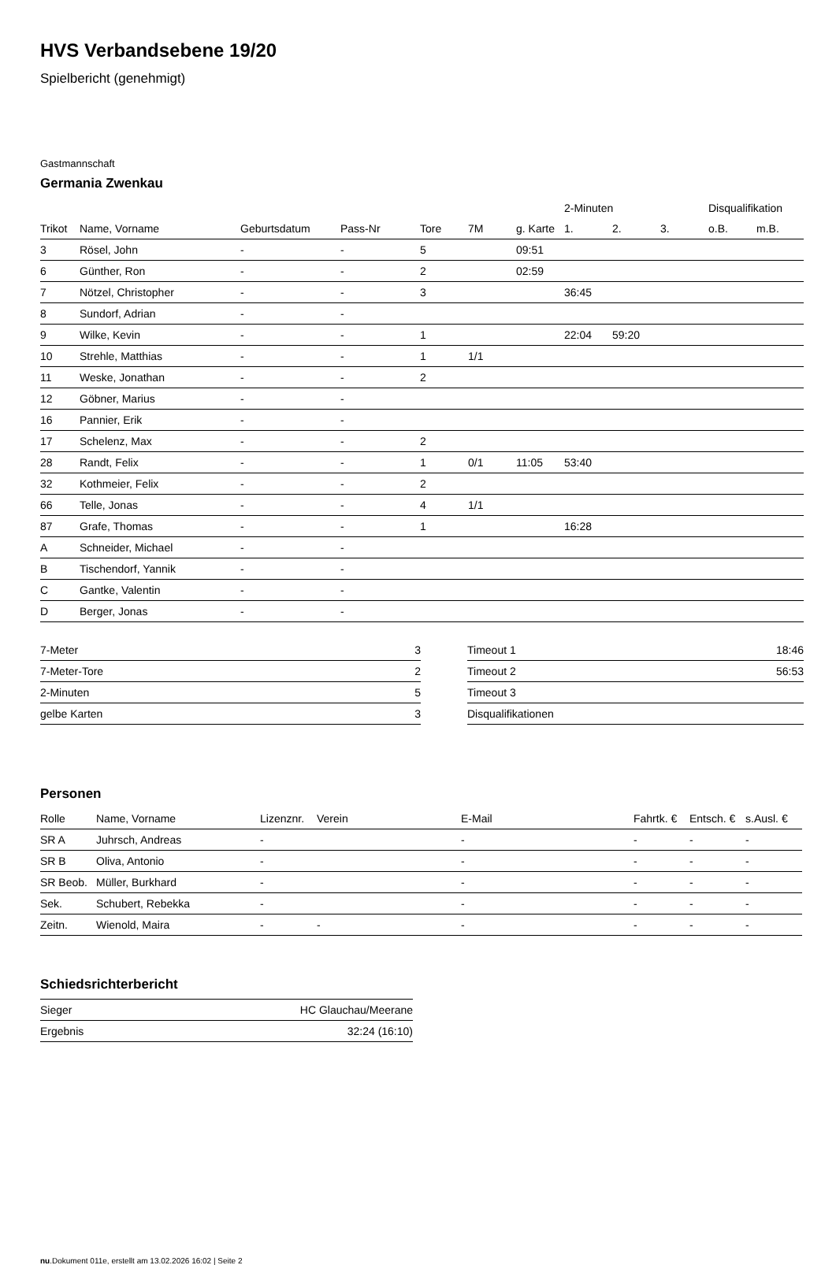HVS Verbandsebene 19/20
Spielbericht (genehmigt)
Gastmannschaft
Germania Zwenkau
| | | | | | | | 2-Minuten | | | Disqualifikation | |
| --- | --- | --- | --- | --- | --- | --- | --- | --- | --- | --- | --- |
| Trikot | Name, Vorname | Geburtsdatum | Pass-Nr | Tore | 7M | g. Karte | 1. | 2. | 3. | o.B. | m.B. |
| 3 | Rösel, John | - | - | 5 | | 09:51 | | | | | |
| 6 | Günther, Ron | - | - | 2 | | 02:59 | | | | | |
| 7 | Nötzel, Christopher | - | - | 3 | | | 36:45 | | | | |
| 8 | Sundorf, Adrian | - | - | | | | | | | | |
| 9 | Wilke, Kevin | - | - | 1 | | | 22:04 | 59:20 | | | |
| 10 | Strehle, Matthias | - | - | 1 | 1/1 | | | | | | |
| 11 | Weske, Jonathan | - | - | 2 | | | | | | | |
| 12 | Göbner, Marius | - | - | | | | | | | | |
| 16 | Pannier, Erik | - | - | | | | | | | | |
| 17 | Schelenz, Max | - | - | 2 | | | | | | | |
| 28 | Randt, Felix | - | - | 1 | 0/1 | 11:05 | 53:40 | | | | |
| 32 | Kothmeier, Felix | - | - | 2 | | | | | | | |
| 66 | Telle, Jonas | - | - | 4 | 1/1 | | | | | | |
| 87 | Grafe, Thomas | - | - | 1 | | | 16:28 | | | | |
| A | Schneider, Michael | - | - | | | | | | | | |
| B | Tischendorf, Yannik | - | - | | | | | | | | |
| C | Gantke, Valentin | - | - | | | | | | | | |
| D | Berger, Jonas | - | - | | | | | | | | |
| 7-Meter | 3 |
| 7-Meter-Tore | 2 |
| 2-Minuten | 5 |
| gelbe Karten | 3 |
| Timeout 1 | 18:46 |
| Timeout 2 | 56:53 |
| Timeout 3 | |
| Disqualifikationen | |
Personen
| Rolle | Name, Vorname | Lizenznr. | Verein | E-Mail | Fahrtk. € | Entsch. € | s.Ausl. € |
| --- | --- | --- | --- | --- | --- | --- | --- |
| SR A | Juhrsch, Andreas | - | | - | - | - | - |
| SR B | Oliva, Antonio | - | | - | - | - | - |
| SR Beob. | Müller, Burkhard | - | | - | - | - | - |
| Sek. | Schubert, Rebekka | - | | - | - | - | - |
| Zeitn. | Wienold, Maira | - | - | - | - | - | - |
Schiedsrichterbericht
| Sieger | HC Glauchau/Meerane |
| Ergebnis | 32:24 (16:10) |
nu.Dokument 011e, erstellt am 13.02.2026 16:02 | Seite 2